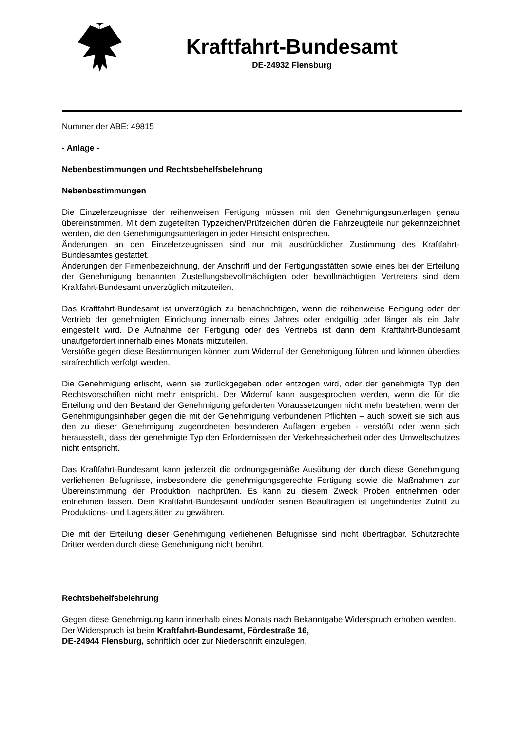Kraftfahrt-Bundesamt
DE-24932 Flensburg
Nummer der ABE: 49815
- Anlage -
Nebenbestimmungen und Rechtsbehelfsbelehrung
Nebenbestimmungen
Die Einzelerzeugnisse der reihenweisen Fertigung müssen mit den Genehmigungsunterlagen genau übereinstimmen. Mit dem zugeteilten Typzeichen/Prüfzeichen dürfen die Fahrzeugteile nur gekennzeichnet werden, die den Genehmigungsunterlagen in jeder Hinsicht entsprechen.
Änderungen an den Einzelerzeugnissen sind nur mit ausdrücklicher Zustimmung des Kraftfahrt-Bundesamtes gestattet.
Änderungen der Firmenbezeichnung, der Anschrift und der Fertigungsstätten sowie eines bei der Erteilung der Genehmigung benannten Zustellungsbevollmächtigten oder bevollmächtigten Vertreters sind dem Kraftfahrt-Bundesamt unverzüglich mitzuteilen.
Das Kraftfahrt-Bundesamt ist unverzüglich zu benachrichtigen, wenn die reihenweise Fertigung oder der Vertrieb der genehmigten Einrichtung innerhalb eines Jahres oder endgültig oder länger als ein Jahr eingestellt wird. Die Aufnahme der Fertigung oder des Vertriebs ist dann dem Kraftfahrt-Bundesamt unaufgefordert innerhalb eines Monats mitzuteilen.
Verstöße gegen diese Bestimmungen können zum Widerruf der Genehmigung führen und können überdies strafrechtlich verfolgt werden.
Die Genehmigung erlischt, wenn sie zurückgegeben oder entzogen wird, oder der genehmigte Typ den Rechtsvorschriften nicht mehr entspricht. Der Widerruf kann ausgesprochen werden, wenn die für die Erteilung und den Bestand der Genehmigung geforderten Voraussetzungen nicht mehr bestehen, wenn der Genehmigungsinhaber gegen die mit der Genehmigung verbundenen Pflichten – auch soweit sie sich aus den zu dieser Genehmigung zugeordneten besonderen Auflagen ergeben - verstößt oder wenn sich herausstellt, dass der genehmigte Typ den Erfordernissen der Verkehrssicherheit oder des Umweltschutzes nicht entspricht.
Das Kraftfahrt-Bundesamt kann jederzeit die ordnungsgemäße Ausübung der durch diese Genehmigung verliehenen Befugnisse, insbesondere die genehmigungsgerechte Fertigung sowie die Maßnahmen zur Übereinstimmung der Produktion, nachprüfen. Es kann zu diesem Zweck Proben entnehmen oder entnehmen lassen. Dem Kraftfahrt-Bundesamt und/oder seinen Beauftragten ist ungehinderter Zutritt zu Produktions- und Lagerstätten zu gewähren.
Die mit der Erteilung dieser Genehmigung verliehenen Befugnisse sind nicht übertragbar. Schutzrechte Dritter werden durch diese Genehmigung nicht berührt.
Rechtsbehelfsbelehrung
Gegen diese Genehmigung kann innerhalb eines Monats nach Bekanntgabe Widerspruch erhoben werden. Der Widerspruch ist beim Kraftfahrt-Bundesamt, Fördestraße 16,
DE-24944 Flensburg, schriftlich oder zur Niederschrift einzulegen.